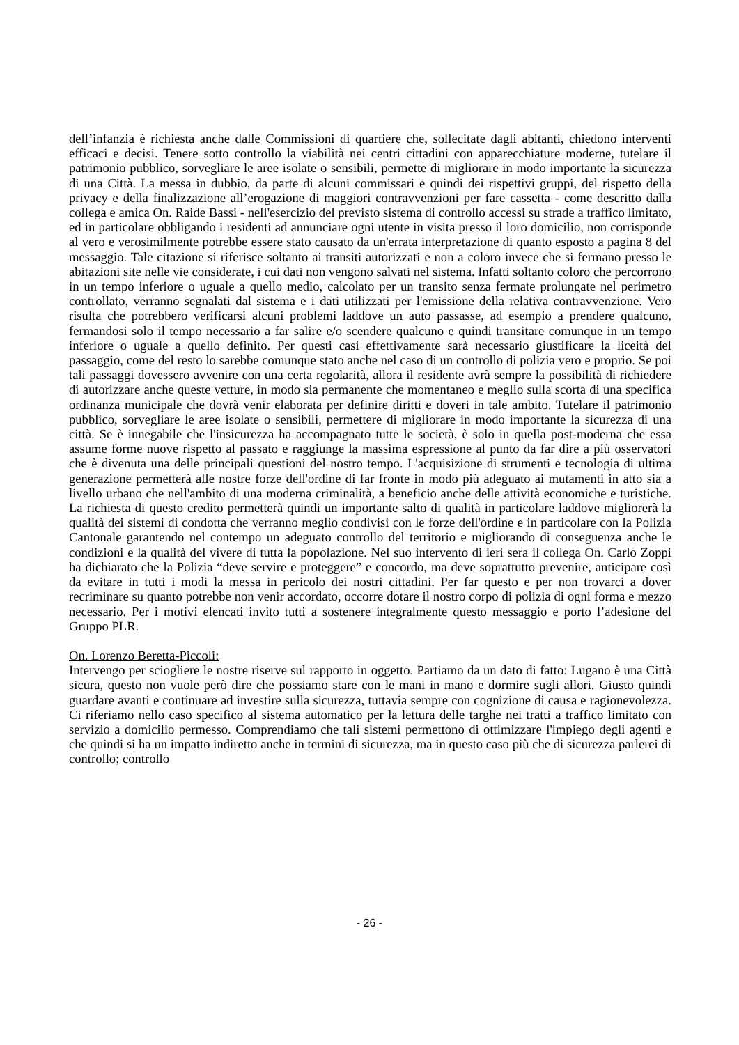dell’infanzia è richiesta anche dalle Commissioni di quartiere che, sollecitate dagli abitanti, chiedono interventi efficaci e decisi. Tenere sotto controllo la viabilità nei centri cittadini con apparecchiature moderne, tutelare il patrimonio pubblico, sorvegliare le aree isolate o sensibili, permette di migliorare in modo importante la sicurezza di una Città. La messa in dubbio, da parte di alcuni commissari e quindi dei rispettivi gruppi, del rispetto della privacy e della finalizzazione all’erogazione di maggiori contravvenzioni per fare cassetta - come descritto dalla collega e amica On. Raide Bassi - nell'esercizio del previsto sistema di controllo accessi su strade a traffico limitato, ed in particolare obbligando i residenti ad annunciare ogni utente in visita presso il loro domicilio, non corrisponde al vero e verosimilmente potrebbe essere stato causato da un'errata interpretazione di quanto esposto a pagina 8 del messaggio. Tale citazione si riferisce soltanto ai transiti autorizzati e non a coloro invece che si fermano presso le abitazioni site nelle vie considerate, i cui dati non vengono salvati nel sistema. Infatti soltanto coloro che percorrono in un tempo inferiore o uguale a quello medio, calcolato per un transito senza fermate prolungate nel perimetro controllato, verranno segnalati dal sistema e i dati utilizzati per l'emissione della relativa contravvenzione. Vero risulta che potrebbero verificarsi alcuni problemi laddove un auto passasse, ad esempio a prendere qualcuno, fermandosi solo il tempo necessario a far salire e/o scendere qualcuno e quindi transitare comunque in un tempo inferiore o uguale a quello definito. Per questi casi effettivamente sarà necessario giustificare la liceità del passaggio, come del resto lo sarebbe comunque stato anche nel caso di un controllo di polizia vero e proprio. Se poi tali passaggi dovessero avvenire con una certa regolarità, allora il residente avrà sempre la possibilità di richiedere di autorizzare anche queste vetture, in modo sia permanente che momentaneo e meglio sulla scorta di una specifica ordinanza municipale che dovrà venir elaborata per definire diritti e doveri in tale ambito. Tutelare il patrimonio pubblico, sorvegliare le aree isolate o sensibili, permettere di migliorare in modo importante la sicurezza di una città. Se è innegabile che l'insicurezza ha accompagnato tutte le società, è solo in quella post-moderna che essa assume forme nuove rispetto al passato e raggiunge la massima espressione al punto da far dire a più osservatori che è divenuta una delle principali questioni del nostro tempo. L'acquisizione di strumenti e tecnologia di ultima generazione permetterà alle nostre forze dell'ordine di far fronte in modo più adeguato ai mutamenti in atto sia a livello urbano che nell'ambito di una moderna criminalità, a beneficio anche delle attività economiche e turistiche. La richiesta di questo credito permetterà quindi un importante salto di qualità in particolare laddove migliorerà la qualità dei sistemi di condotta che verranno meglio condivisi con le forze dell'ordine e in particolare con la Polizia Cantonale garantendo nel contempo un adeguato controllo del territorio e migliorando di conseguenza anche le condizioni e la qualità del vivere di tutta la popolazione. Nel suo intervento di ieri sera il collega On. Carlo Zoppi ha dichiarato che la Polizia “deve servire e proteggere” e concordo, ma deve soprattutto prevenire, anticipare così da evitare in tutti i modi la messa in pericolo dei nostri cittadini. Per far questo e per non trovarci a dover recriminare su quanto potrebbe non venir accordato, occorre dotare il nostro corpo di polizia di ogni forma e mezzo necessario. Per i motivi elencati invito tutti a sostenere integralmente questo messaggio e porto l’adesione del Gruppo PLR.
On. Lorenzo Beretta-Piccoli:
Intervengo per sciogliere le nostre riserve sul rapporto in oggetto. Partiamo da un dato di fatto: Lugano è una Città sicura, questo non vuole però dire che possiamo stare con le mani in mano e dormire sugli allori. Giusto quindi guardare avanti e continuare ad investire sulla sicurezza, tuttavia sempre con cognizione di causa e ragionevolezza. Ci riferiamo nello caso specifico al sistema automatico per la lettura delle targhe nei tratti a traffico limitato con servizio a domicilio permesso. Comprendiamo che tali sistemi permettono di ottimizzare l'impiego degli agenti e che quindi si ha un impatto indiretto anche in termini di sicurezza, ma in questo caso più che di sicurezza parlerei di controllo; controllo
- 26 -